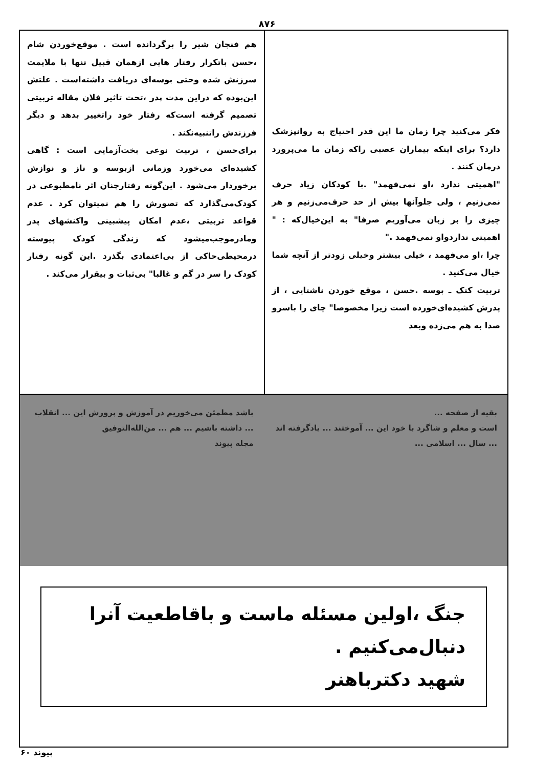۸۷۶
فکر می‌کنید چرا زمان ما این قدر احتیاج به روانپزشک دارد؟ برای اینکه بیماران عصبی راکه زمان ما می‌پرورد درمان کنند .
"اهمیتی ندارد ،او نمی‌فهمد" .با کودکان زیاد حرف نمی‌زنیم ، ولی جلوآنها بیش از حد حرف‌می‌زنیم و هر چیزی را بر زبان می‌آوریم صرفا" به این‌خیال‌که : " اهمیتی نداردواو نمی‌فهمد ."
چرا ،او می‌فهمد ، خیلی بیشتر وخیلی زودتر از آنچه شما خیال می‌کنید .
تربیت کتک ـ بوسه .حسن ، موقع خوردن ناشتایی ، از پدرش کشیده‌ای‌خورده است زیرا مخصوصا" چای را باسرو صدا به هم می‌زده وبعد
هم فنجان شیر را برگردانده است . موقع‌خوردن شام ،حسن باتکرار رفتار هایی ازهمان قبیل تنها با ملایمت سرزنش شده وحتی بوسه‌ای دریافت داشته‌است . علتش این‌بوده که دراین مدت پدر ،تحت تاثیر فلان مقاله تربیتی تصمیم گرفته است‌که رفتار خود راتغییر بدهد و دیگر فرزندش راتنبیه‌نکند .
برای‌حسن ، تربیت نوعی بخت‌آزمایی است : گاهی کشیده‌ای می‌خورد وزمانی ازبوسه و ناز و نوازش برخوردار می‌شود . این‌گونه رفتارچنان اثر نامطبوعی در کودک‌می‌گذارد که تصورش را هم نمیتوان کرد . عدم قواعد تربیتی ،عدم امکان پیشبینی واکنشهای پدر ومادرموجب‌میشود که زندگی کودک پیوسته درمحیطی‌حاکی از بی‌اعتمادی بگذرد .این گونه رفتار کودک را سر در گم و غالبا" بی‌ثبات و بیقرار می‌کند .
بقیه از صفحه ...
است و معلم و شاگرد با خود این ... آموختند ... یادگرفته اند ... سال ... اسلامی ...
باشد مطمئن می‌خوریم در آموزش و پرورش این ... انقلاب ... داشته باشیم ... هم ... من‌الله‌التوفیق
مجله پیوند
جنگ ،اولین مسئله ماست و باقاطعیت آنرا دنبال‌می‌کنیم .
شهید دکترباهنر
پیوند ۶۰